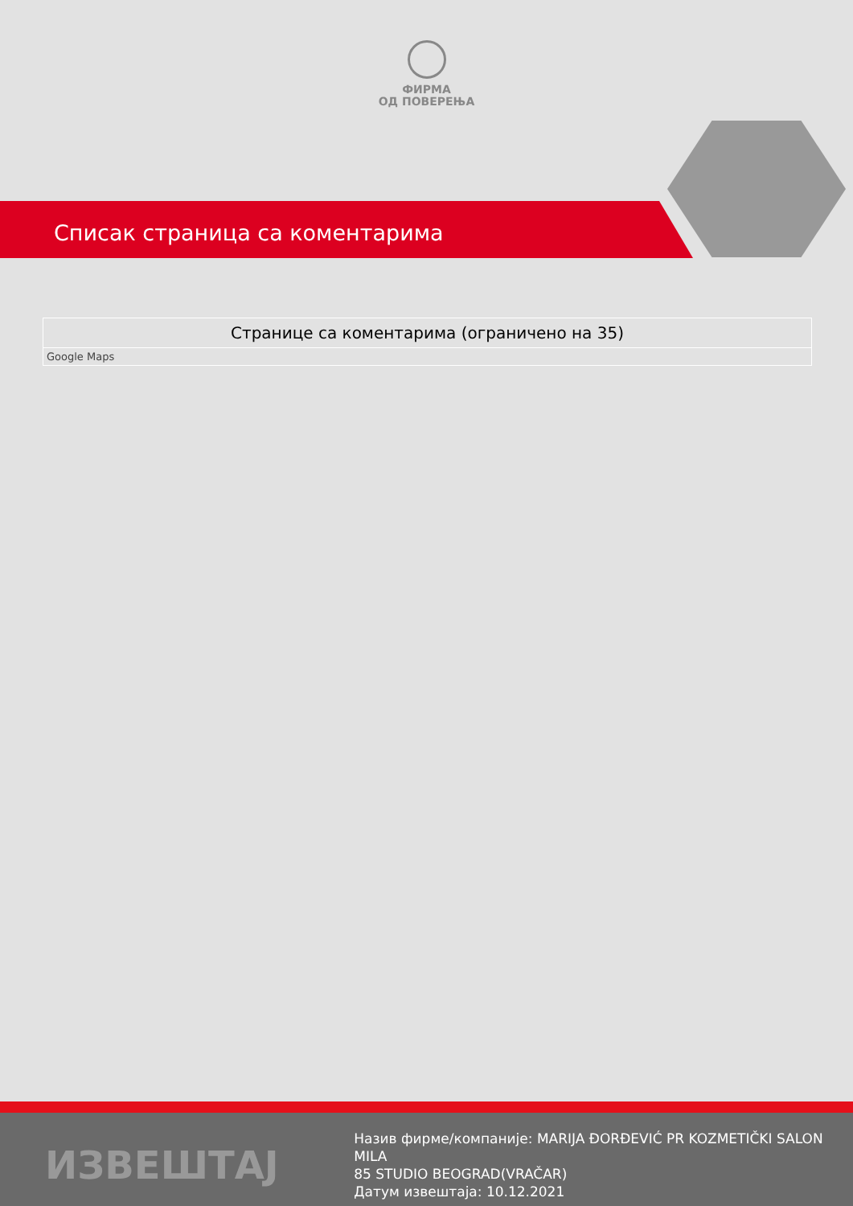ФИРМА
ОД ПОВЕРЕЊА
Списак страница са коментарима
| Странице са коментарима (ограничено на 35) |
| --- |
| Google Maps |
ИЗВЕШТАЈ
Назив фирме/компаније: MARIJA ĐORĐEVIĆ PR KOZMETIČKI SALON MILA
85 STUDIO BEOGRAD(VRAČAR)
Датум извештаја: 10.12.2021